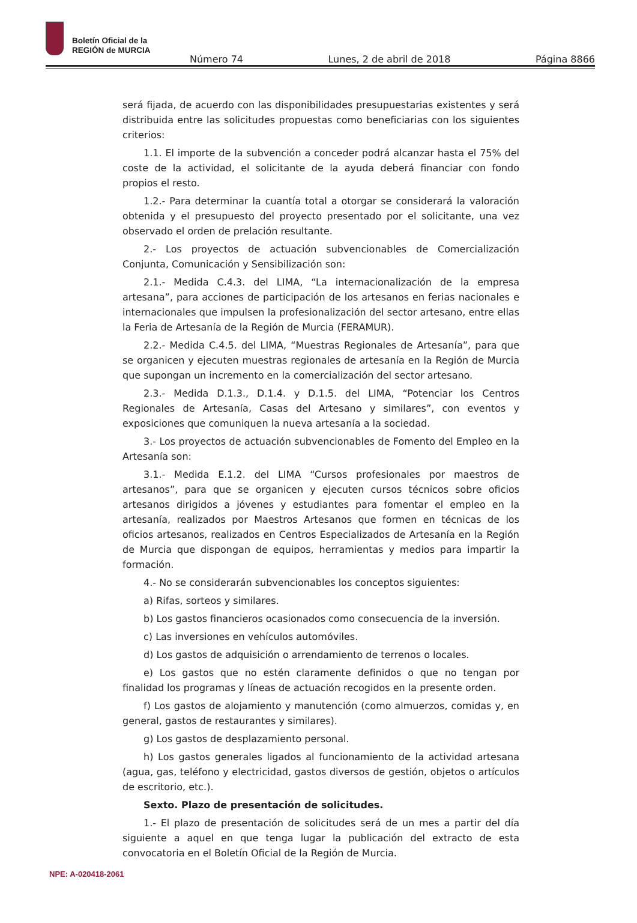Boletín Oficial de la
REGIÓN de MURCIA
Número 74 Lunes, 2 de abril de 2018 Página 8866
será fijada, de acuerdo con las disponibilidades presupuestarias existentes y será distribuida entre las solicitudes propuestas como beneficiarias con los siguientes criterios:
1.1. El importe de la subvención a conceder podrá alcanzar hasta el 75% del coste de la actividad, el solicitante de la ayuda deberá financiar con fondo propios el resto.
1.2.- Para determinar la cuantía total a otorgar se considerará la valoración obtenida y el presupuesto del proyecto presentado por el solicitante, una vez observado el orden de prelación resultante.
2.- Los proyectos de actuación subvencionables de Comercialización Conjunta, Comunicación y Sensibilización son:
2.1.- Medida C.4.3. del LIMA, “La internacionalización de la empresa artesana”, para acciones de participación de los artesanos en ferias nacionales e internacionales que impulsen la profesionalización del sector artesano, entre ellas la Feria de Artesanía de la Región de Murcia (FERAMUR).
2.2.- Medida C.4.5. del LIMA, “Muestras Regionales de Artesanía”, para que se organicen y ejecuten muestras regionales de artesanía en la Región de Murcia que supongan un incremento en la comercialización del sector artesano.
2.3.- Medida D.1.3., D.1.4. y D.1.5. del LIMA, “Potenciar los Centros Regionales de Artesanía, Casas del Artesano y similares”, con eventos y exposiciones que comuniquen la nueva artesanía a la sociedad.
3.- Los proyectos de actuación subvencionables de Fomento del Empleo en la Artesanía son:
3.1.- Medida E.1.2. del LIMA “Cursos profesionales por maestros de artesanos”, para que se organicen y ejecuten cursos técnicos sobre oficios artesanos dirigidos a jóvenes y estudiantes para fomentar el empleo en la artesanía, realizados por Maestros Artesanos que formen en técnicas de los oficios artesanos, realizados en Centros Especializados de Artesanía en la Región de Murcia que dispongan de equipos, herramientas y medios para impartir la formación.
4.- No se considerarán subvencionables los conceptos siguientes:
a) Rifas, sorteos y similares.
b) Los gastos financieros ocasionados como consecuencia de la inversión.
c) Las inversiones en vehículos automóviles.
d) Los gastos de adquisición o arrendamiento de terrenos o locales.
e) Los gastos que no estén claramente definidos o que no tengan por finalidad los programas y líneas de actuación recogidos en la presente orden.
f) Los gastos de alojamiento y manutención (como almuerzos, comidas y, en general, gastos de restaurantes y similares).
g) Los gastos de desplazamiento personal.
h) Los gastos generales ligados al funcionamiento de la actividad artesana (agua, gas, teléfono y electricidad, gastos diversos de gestión, objetos o artículos de escritorio, etc.).
Sexto. Plazo de presentación de solicitudes.
1.- El plazo de presentación de solicitudes será de un mes a partir del día siguiente a aquel en que tenga lugar la publicación del extracto de esta convocatoria en el Boletín Oficial de la Región de Murcia.
NPE: A-020418-2061